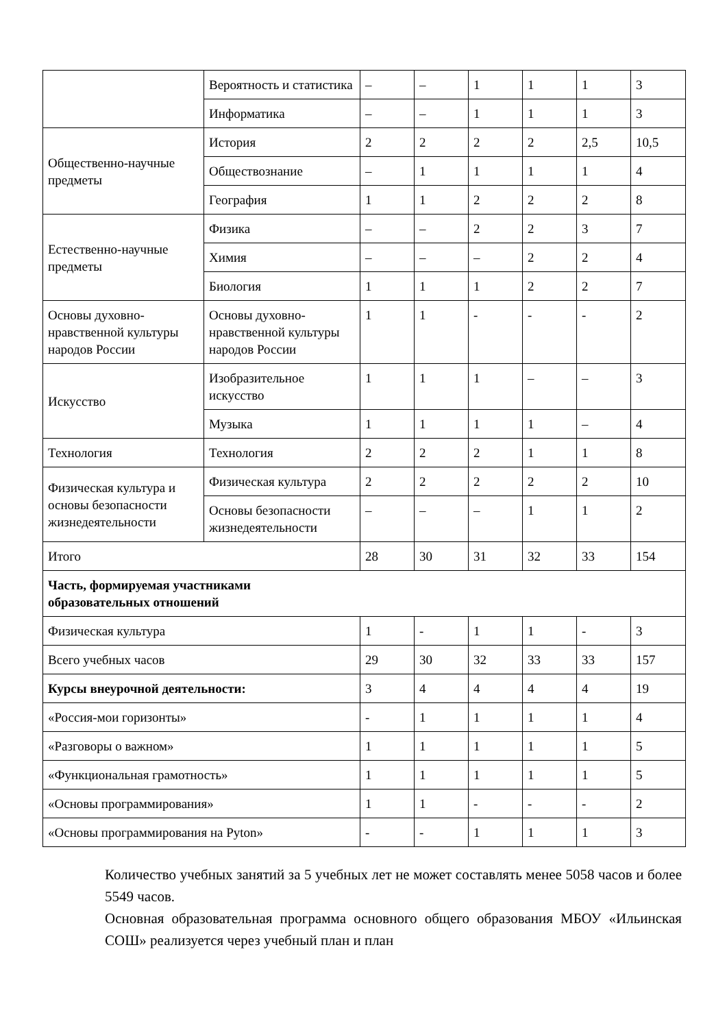| | Вероятность и статистика | – | – | 1 | 1 | 1 | 3 |
| | Информатика | – | – | 1 | 1 | 1 | 3 |
| Общественно-научные предметы | История | 2 | 2 | 2 | 2 | 2,5 | 10,5 |
| | Обществознание | – | 1 | 1 | 1 | 1 | 4 |
| | География | 1 | 1 | 2 | 2 | 2 | 8 |
| Естественно-научные предметы | Физика | – | – | 2 | 2 | 3 | 7 |
| | Химия | – | – | – | 2 | 2 | 4 |
| | Биология | 1 | 1 | 1 | 2 | 2 | 7 |
| Основы духовно-нравственной культуры народов России | Основы духовно-нравственной культуры народов России | 1 | 1 | - | - | - | 2 |
| Искусство | Изобразительное искусство | 1 | 1 | 1 | – | – | 3 |
| | Музыка | 1 | 1 | 1 | 1 | – | 4 |
| Технология | Технология | 2 | 2 | 2 | 1 | 1 | 8 |
| Физическая культура и основы безопасности жизнедеятельности | Физическая культура | 2 | 2 | 2 | 2 | 2 | 10 |
| | Основы безопасности жизнедеятельности | – | – | – | 1 | 1 | 2 |
| Итого | | 28 | 30 | 31 | 32 | 33 | 154 |
| Часть, формируемая участниками образовательных отношений | | | | | | | |
| Физическая культура | | 1 | - | 1 | 1 | - | 3 |
| Всего учебных часов | | 29 | 30 | 32 | 33 | 33 | 157 |
| Курсы внеурочной деятельности: | | 3 | 4 | 4 | 4 | 4 | 19 |
| «Россия-мои горизонты» | | - | 1 | 1 | 1 | 1 | 4 |
| «Разговоры о важном» | | 1 | 1 | 1 | 1 | 1 | 5 |
| «Функциональная грамотность» | | 1 | 1 | 1 | 1 | 1 | 5 |
| «Основы программирования» | | 1 | 1 | - | - | - | 2 |
| «Основы программирования на Pyton» | | - | - | 1 | 1 | 1 | 3 |
Количество учебных занятий за 5 учебных лет не может составлять менее 5058 часов и более 5549 часов.
Основная образовательная программа основного общего образования МБОУ «Ильинская СОШ» реализуется через учебный план и план